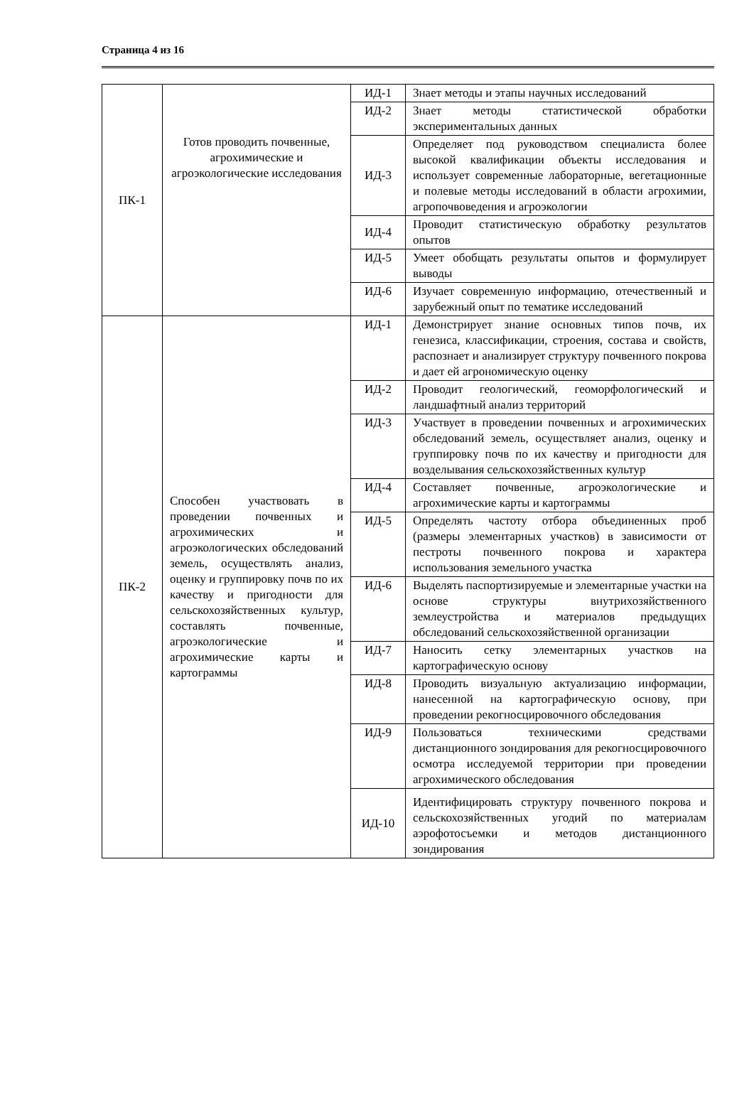Страница 4 из 16
| ПК-1 | Готов проводить почвенные, агрохимические и агроэкологические исследования | ИД-1 | Знает методы и этапы научных исследований |
| | | ИД-2 | Знает методы статистической обработки экспериментальных данных |
| | | ИД-3 | Определяет под руководством специалиста более высокой квалификации объекты исследования и использует современные лабораторные, вегетационные и полевые методы исследований в области агрохимии, агропочвоведения и агроэкологии |
| | | ИД-4 | Проводит статистическую обработку результатов опытов |
| | | ИД-5 | Умеет обобщать результаты опытов и формулирует выводы |
| | | ИД-6 | Изучает современную информацию, отечественный и зарубежный опыт по тематике исследований |
| ПК-2 | Способен участвовать в проведении почвенных и агрохимических и агроэкологических обследований земель, осуществлять анализ, оценку и группировку почв по их качеству и пригодности для сельскохозяйственных культур, составлять почвенные, агроэкологические и агрохимические карты и картограммы | ИД-1 | Демонстрирует знание основных типов почв, их генезиса, классификации, строения, состава и свойств, распознает и анализирует структуру почвенного покрова и дает ей агрономическую оценку |
| | | ИД-2 | Проводит геологический, геоморфологический и ландшафтный анализ территорий |
| | | ИД-3 | Участвует в проведении почвенных и агрохимических обследований земель, осуществляет анализ, оценку и группировку почв по их качеству и пригодности для возделывания сельскохозяйственных культур |
| | | ИД-4 | Составляет почвенные, агроэкологические и агрохимические карты и картограммы |
| | | ИД-5 | Определять частоту отбора объединенных проб (размеры элементарных участков) в зависимости от пестроты почвенного покрова и характера использования земельного участка |
| | | ИД-6 | Выделять паспортизируемые и элементарные участки на основе структуры внутрихозяйственного землеустройства и материалов предыдущих обследований сельскохозяйственной организации |
| | | ИД-7 | Наносить сетку элементарных участков на картографическую основу |
| | | ИД-8 | Проводить визуальную актуализацию информации, нанесенной на картографическую основу, при проведении рекогносцировочного обследования |
| | | ИД-9 | Пользоваться техническими средствами дистанционного зондирования для рекогносцировочного осмотра исследуемой территории при проведении агрохимического обследования |
| | | ИД-10 | Идентифицировать структуру почвенного покрова и сельскохозяйственных угодий по материалам аэрофотосъемки и методов дистанционного зондирования |